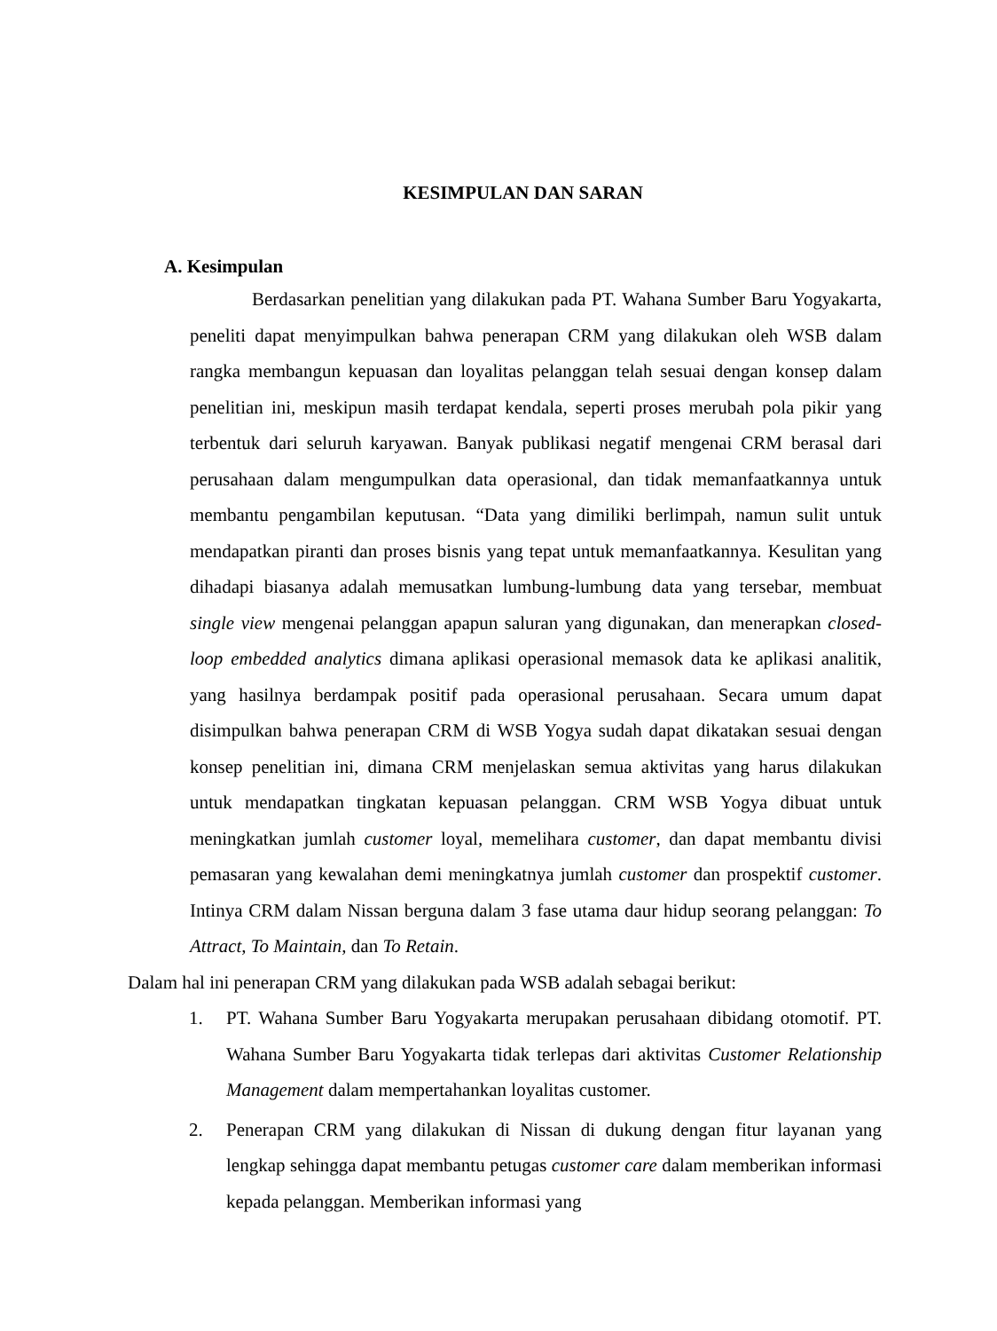KESIMPULAN DAN SARAN
A. Kesimpulan
Berdasarkan penelitian yang dilakukan pada PT. Wahana Sumber Baru Yogyakarta, peneliti dapat menyimpulkan bahwa penerapan CRM yang dilakukan oleh WSB dalam rangka membangun kepuasan dan loyalitas pelanggan telah sesuai dengan konsep dalam penelitian ini, meskipun masih terdapat kendala, seperti proses merubah pola pikir yang terbentuk dari seluruh karyawan. Banyak publikasi negatif mengenai CRM berasal dari perusahaan dalam mengumpulkan data operasional, dan tidak memanfaatkannya untuk membantu pengambilan keputusan. “Data yang dimiliki berlimpah, namun sulit untuk mendapatkan piranti dan proses bisnis yang tepat untuk memanfaatkannya. Kesulitan yang dihadapi biasanya adalah memusatkan lumbung-lumbung data yang tersebar, membuat single view mengenai pelanggan apapun saluran yang digunakan, dan menerapkan closed-loop embedded analytics dimana aplikasi operasional memasok data ke aplikasi analitik, yang hasilnya berdampak positif pada operasional perusahaan. Secara umum dapat disimpulkan bahwa penerapan CRM di WSB Yogya sudah dapat dikatakan sesuai dengan konsep penelitian ini, dimana CRM menjelaskan semua aktivitas yang harus dilakukan untuk mendapatkan tingkatan kepuasan pelanggan. CRM WSB Yogya dibuat untuk meningkatkan jumlah customer loyal, memelihara customer, dan dapat membantu divisi pemasaran yang kewalahan demi meningkatnya jumlah customer dan prospektif customer. Intinya CRM dalam Nissan berguna dalam 3 fase utama daur hidup seorang pelanggan: To Attract, To Maintain, dan To Retain.
Dalam hal ini penerapan CRM yang dilakukan pada WSB adalah sebagai berikut:
1. PT. Wahana Sumber Baru Yogyakarta merupakan perusahaan dibidang otomotif. PT. Wahana Sumber Baru Yogyakarta tidak terlepas dari aktivitas Customer Relationship Management dalam mempertahankan loyalitas customer.
2. Penerapan CRM yang dilakukan di Nissan di dukung dengan fitur layanan yang lengkap sehingga dapat membantu petugas customer care dalam memberikan informasi kepada pelanggan. Memberikan informasi yang